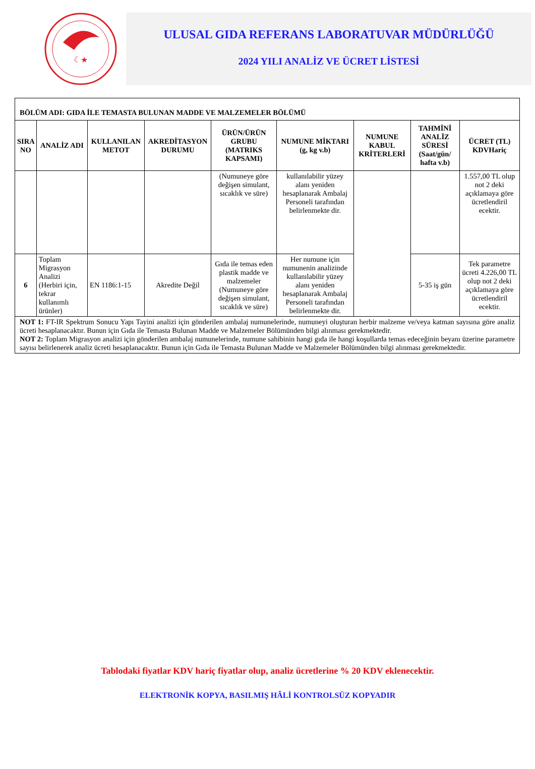☾★
ULUSAL GIDA REFERANS LABORATUVAR MÜDÜRLÜĞÜ
2024 YILI ANALİZ VE ÜCRET LİSTESİ
| BÖLÜM ADI: GIDA İLE TEMASTA BULUNAN MADDE VE MALZEMELER BÖLÜMÜ | | | | | | | | |
| SIRA NO | ANALİZ ADI | KULLANILAN METOT | AKREDİTASYON DURUMU | ÜRÜN/ÜRÜN GRUBU (MATRIKS KAPSAMI) | NUMUNE MİKTARI (g, kg v.b) | NUMUNE KABUL KRİTERLERİ | TAHMİNİ ANALİZ SÜRESİ (Saat/gün/ hafta v.b) | ÜCRET (TL) KDVHariç |
| | | | | (Numuneye göre değişen simulant, sıcaklık ve süre) | kullanılabilir yüzey alanı yeniden hesaplanarak Ambalaj Personeli tarafından belirlenmekte dir. | | | 1.557,00 TL olup not 2 deki açıklamaya göre ücretlendiril ecektir. |
| 6 | Toplam Migrasyon Analizi (Herbiri için, tekrar kullanımlı ürünler) | EN 1186:1-15 | Akredite Değil | Gıda ile temas eden plastik madde ve malzemeler (Numuneye göre değişen simulant, sıcaklık ve süre) | Her numune için numunenin analizinde kullanılabilir yüzey alanı yeniden hesaplanarak Ambalaj Personeli tarafından belirlenmekte dir. | | 5-35 iş gün | Tek parametre ücreti 4.226,00 TL olup not 2 deki açıklamaya göre ücretlendiril ecektir. |
| NOT 1: FT-IR Spektrum Sonucu Yapı Tayini analizi için gönderilen ambalaj numunelerinde, numuneyi oluşturan herbir malzeme ve/veya katman sayısına göre analiz ücreti hesaplanacaktır. Bunun için Gıda ile Temasta Bulunan Madde ve Malzemeler Bölümünden bilgi alınması gerekmektedir. NOT 2: Toplam Migrasyon analizi için gönderilen ambalaj numunelerinde, numune sahibinin hangi gıda ile hangi koşullarda temas edeceğinin beyanı üzerine parametre sayısı belirlenerek analiz ücreti hesaplanacaktır. Bunun için Gıda ile Temasta Bulunan Madde ve Malzemeler Bölümünden bilgi alınması gerekmektedir. | | | | | | | | |
Tablodaki fiyatlar KDV hariç fiyatlar olup, analiz ücretlerine % 20 KDV eklenecektir.
ELEKTRONİK KOPYA, BASILMIŞ HÂLİ KONTROLSÜZ KOPYADIR